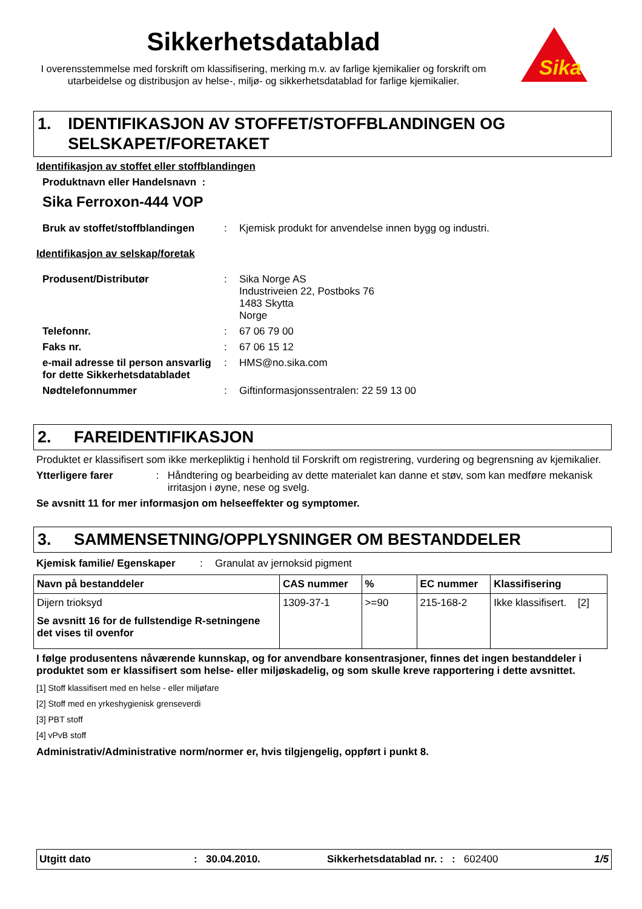Sikkerhetsdatablad
I overensstemmelse med forskrift om klassifisering, merking m.v. av farlige kjemikalier og forskrift om utarbeidelse og distribusjon av helse-, miljø- og sikkerhetsdatablad for farlige kjemikalier.
Sika
1. IDENTIFIKASJON AV STOFFET/STOFFBLANDINGEN OG SELSKAPET/FORETAKET
Identifikasjon av stoffet eller stoffblandingen
Produktnavn eller Handelsnavn :
Sika Ferroxon-444 VOP
Bruk av stoffet/stoffblandingen: Kjemisk produkt for anvendelse innen bygg og industri.
Identifikasjon av selskap/foretak
Produsent/Distributør: Sika Norge AS
Industriveien 22, Postboks 76
1483 Skytta
Norge
Telefonnr.: 67 06 79 00
Faks nr.: 67 06 15 12
e-mail adresse til person ansvarlig for dette Sikkerhetsdatabladet: HMS@no.sika.com
Nødtelefonnummer: Giftinformasjonssentralen: 22 59 13 00
2. FAREIDENTIFIKASJON
Produktet er klassifisert som ikke merkepliktig i henhold til Forskrift om registrering, vurdering og begrensning av kjemikalier.
Ytterligere farer: Håndtering og bearbeiding av dette materialet kan danne et støv, som kan medføre mekanisk irritasjon i øyne, nese og svelg.
Se avsnitt 11 for mer informasjon om helseeffekter og symptomer.
3. SAMMENSETNING/OPPLYSNINGER OM BESTANDDELER
Kjemisk familie/ Egenskaper: Granulat av jernoksid pigment
| Navn på bestanddeler | CAS nummer | % | EC nummer | Klassifisering |
| --- | --- | --- | --- | --- |
| Dijern trioksyd Se avsnitt 16 for de fullstendige R-setningene det vises til ovenfor | 1309-37-1 | >=90 | 215-168-2 | Ikke klassifisert. [2] |
I følge produsentens nåværende kunnskap, og for anvendbare konsentrasjoner, finnes det ingen bestanddeler i produktet som er klassifisert som helse- eller miljøskadelig, og som skulle kreve rapportering i dette avsnittet.
[1] Stoff klassifisert med en helse - eller miljøfare
[2] Stoff med en yrkeshygienisk grenseverdi
[3] PBT stoff
[4] vPvB stoff
Administrativ/Administrative norm/normer er, hvis tilgjengelig, oppført i punkt 8.
Utgitt dato: 30.04.2010. Sikkerhetsdatablad nr. : : 602400 1/5